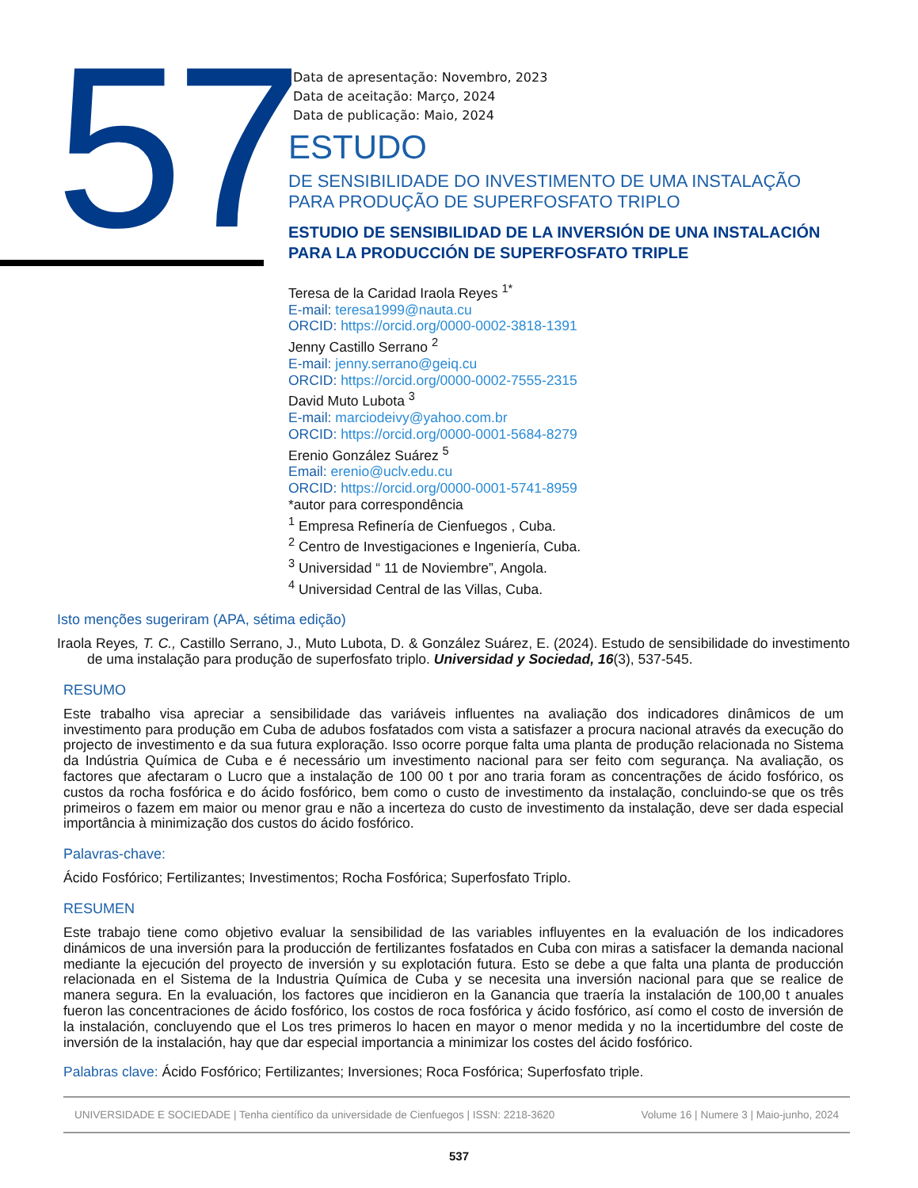57
Data de apresentação: Novembro, 2023
Data de aceitação: Março, 2024
Data de publicação: Maio, 2024
ESTUDO
DE SENSIBILIDADE DO INVESTIMENTO DE UMA INSTALAÇÃO PARA PRODUÇÃO DE SUPERFOSFATO TRIPLO
ESTUDIO DE SENSIBILIDAD DE LA INVERSIÓN DE UNA INSTALACIÓN PARA LA PRODUCCIÓN DE SUPERFOSFATO TRIPLE
Teresa de la Caridad Iraola Reyes <sup>1*</sup>
E-mail: teresa1999@nauta.cu
ORCID: https://orcid.org/0000-0002-3818-1391
Jenny Castillo Serrano <sup>2</sup>
E-mail: jenny.serrano@geiq.cu
ORCID: https://orcid.org/0000-0002-7555-2315
David Muto Lubota <sup>3</sup>
E-mail: marciodeivy@yahoo.com.br
ORCID: https://orcid.org/0000-0001-5684-8279
Erenio González Suárez <sup>5</sup>
Email: erenio@uclv.edu.cu
ORCID: https://orcid.org/0000-0001-5741-8959
*autor para correspondência
<sup>1</sup> Empresa Refinería de Cienfuegos , Cuba.
<sup>2</sup> Centro de Investigaciones e Ingeniería, Cuba.
<sup>3</sup> Universidad “ 11 de Noviembre”, Angola.
<sup>4</sup> Universidad Central de las Villas, Cuba.
Isto menções sugeriram (APA, sétima edição)
Iraola Reyes, T. C., Castillo Serrano, J., Muto Lubota, D. & González Suárez, E. (2024). Estudo de sensibilidade do investimento de uma instalação para produção de superfosfato triplo. Universidad y Sociedad, 16(3), 537-545.
RESUMO
Este trabalho visa apreciar a sensibilidade das variáveis influentes na avaliação dos indicadores dinâmicos de um investimento para produção em Cuba de adubos fosfatados com vista a satisfazer a procura nacional através da execução do projecto de investimento e da sua futura exploração. Isso ocorre porque falta uma planta de produção relacionada no Sistema da Indústria Química de Cuba e é necessário um investimento nacional para ser feito com segurança. Na avaliação, os factores que afectaram o Lucro que a instalação de 100 00 t por ano traria foram as concentrações de ácido fosfórico, os custos da rocha fosfórica e do ácido fosfórico, bem como o custo de investimento da instalação, concluindo-se que os três primeiros o fazem em maior ou menor grau e não a incerteza do custo de investimento da instalação, deve ser dada especial importância à minimização dos custos do ácido fosfórico.
Palavras-chave:
Ácido Fosfórico; Fertilizantes; Investimentos; Rocha Fosfórica; Superfosfato Triplo.
RESUMEN
Este trabajo tiene como objetivo evaluar la sensibilidad de las variables influyentes en la evaluación de los indicadores dinámicos de una inversión para la producción de fertilizantes fosfatados en Cuba con miras a satisfacer la demanda nacional mediante la ejecución del proyecto de inversión y su explotación futura. Esto se debe a que falta una planta de producción relacionada en el Sistema de la Industria Química de Cuba y se necesita una inversión nacional para que se realice de manera segura. En la evaluación, los factores que incidieron en la Ganancia que traería la instalación de 100,00 t anuales fueron las concentraciones de ácido fosfórico, los costos de roca fosfórica y ácido fosfórico, así como el costo de inversión de la instalación, concluyendo que el Los tres primeros lo hacen en mayor o menor medida y no la incertidumbre del coste de inversión de la instalación, hay que dar especial importancia a minimizar los costes del ácido fosfórico.
Palabras clave: Ácido Fosfórico; Fertilizantes; Inversiones; Roca Fosfórica; Superfosfato triple.
UNIVERSIDADE E SOCIEDADE | Tenha científico da universidade de Cienfuegos | ISSN: 2218-3620 Volume 16 | Numere 3 | Maio-junho, 2024
537